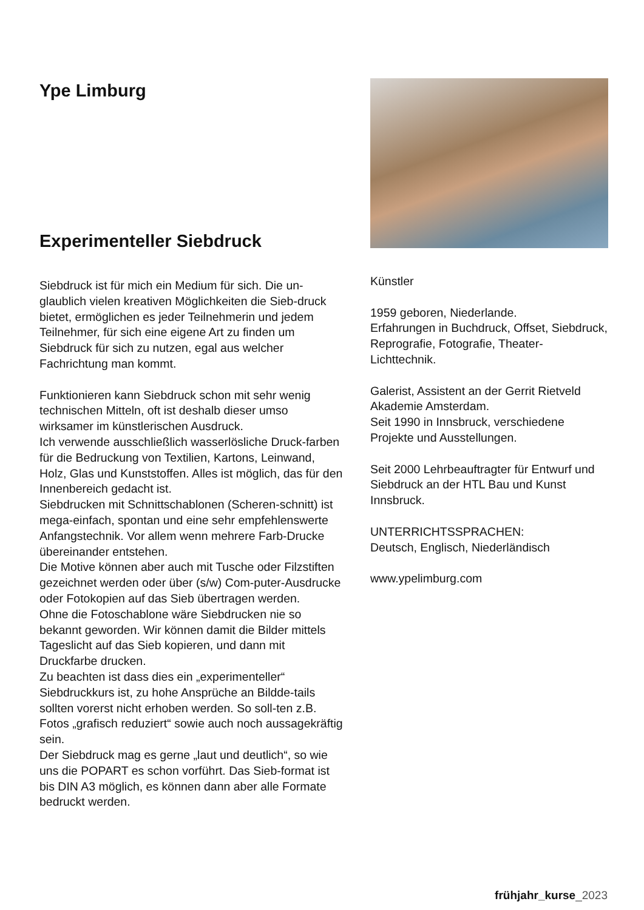Ype Limburg
Experimenteller Siebdruck
Siebdruck ist für mich ein Medium für sich. Die un-glaublich vielen kreativen Möglichkeiten die Sieb-druck bietet, ermöglichen es jeder Teilnehmerin und jedem Teilnehmer, für sich eine eigene Art zu finden um Siebdruck für sich zu nutzen, egal aus welcher Fachrichtung man kommt.
Funktionieren kann Siebdruck schon mit sehr wenig technischen Mitteln, oft ist deshalb dieser umso wirksamer im künstlerischen Ausdruck.
Ich verwende ausschließlich wasserlösliche Druck-farben für die Bedruckung von Textilien, Kartons, Leinwand, Holz, Glas und Kunststoffen. Alles ist möglich, das für den Innenbereich gedacht ist.
Siebdrucken mit Schnittschablonen (Scheren-schnitt) ist mega-einfach, spontan und eine sehr empfehlenswerte Anfangstechnik. Vor allem wenn mehrere Farb-Drucke übereinander entstehen.
Die Motive können aber auch mit Tusche oder Filzstiften gezeichnet werden oder über (s/w) Com-puter-Ausdrucke oder Fotokopien auf das Sieb übertragen werden.
Ohne die Fotoschablone wäre Siebdrucken nie so bekannt geworden. Wir können damit die Bilder mittels Tageslicht auf das Sieb kopieren, und dann mit Druckfarbe drucken.
Zu beachten ist dass dies ein „experimenteller“ Siebdruckkurs ist, zu hohe Ansprüche an Bildde-tails sollten vorerst nicht erhoben werden. So soll-ten z.B. Fotos „grafisch reduziert“ sowie auch noch aussagekräftig sein.
Der Siebdruck mag es gerne „laut und deutlich“, so wie uns die POPART es schon vorführt. Das Sieb-format ist bis DIN A3 möglich, es können dann aber alle Formate bedruckt werden.
Künstler
1959 geboren, Niederlande.
Erfahrungen in Buchdruck, Offset, Siebdruck, Reprografie, Fotografie, Theater-Lichttechnik.
Galerist, Assistent an der Gerrit Rietveld Akademie Amsterdam.
Seit 1990 in Innsbruck, verschiedene Projekte und Ausstellungen.
Seit 2000 Lehrbeauftragter für Entwurf und Siebdruck an der HTL Bau und Kunst Innsbruck.
UNTERRICHTSSPRACHEN:
Deutsch, Englisch, Niederländisch
www.ypelimburg.com
frühjahr_kurse_2023